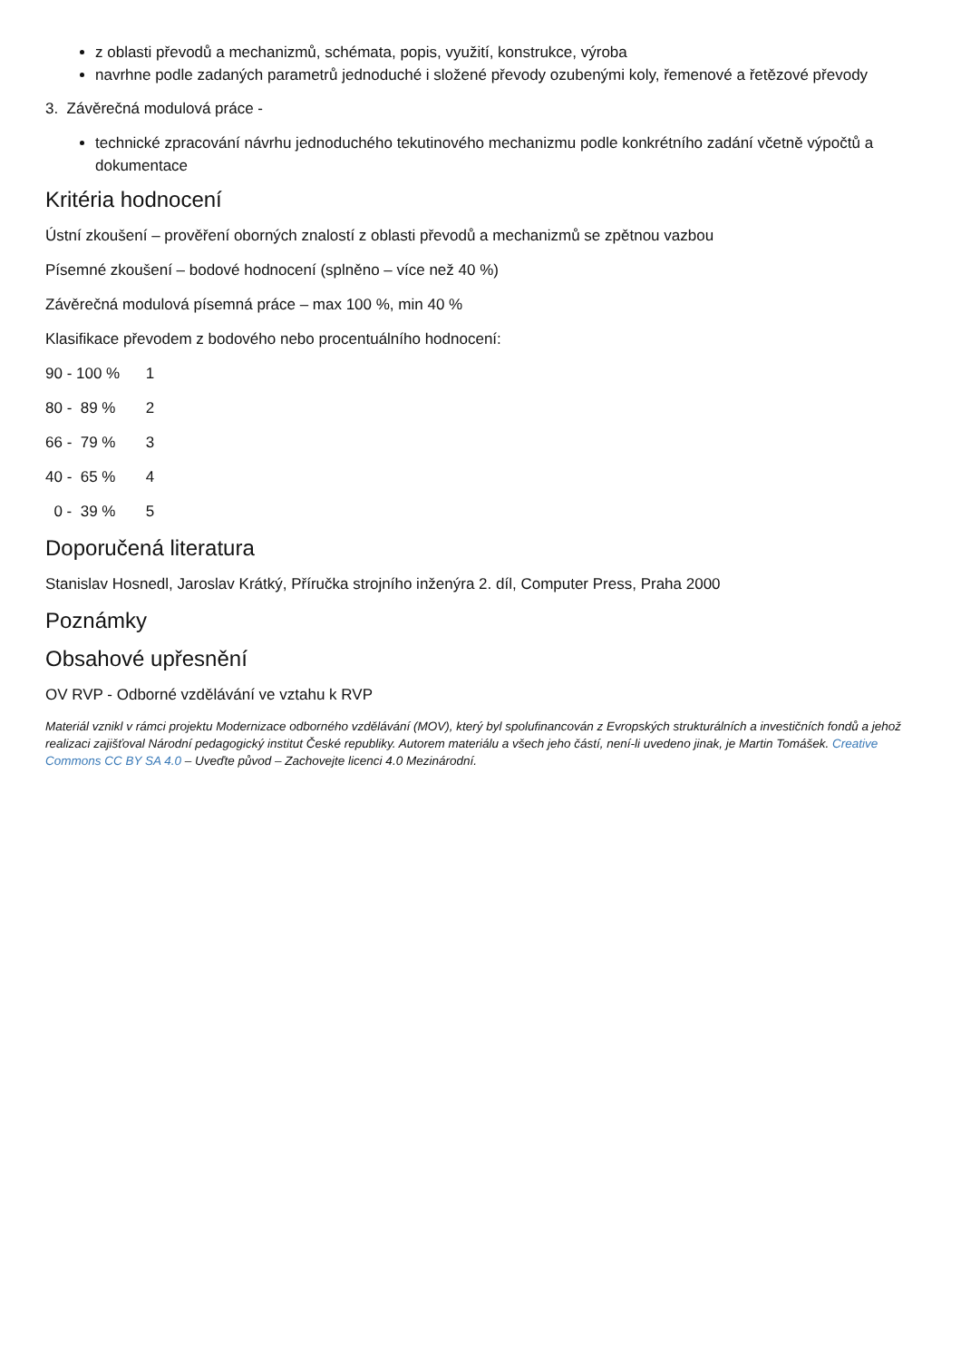z oblasti převodů a mechanizmů, schémata, popis, využití, konstrukce, výroba
navrhne podle zadaných parametrů jednoduché i složené převody ozubenými koly, řemenové a řetězové převody
3. Závěrečná modulová práce -
technické zpracování návrhu jednoduchého tekutinového mechanizmu podle konkrétního zadání včetně výpočtů a dokumentace
Kritéria hodnocení
Ústní zkoušení – prověření oborných znalostí z oblasti převodů a mechanizmů se zpětnou vazbou
Písemné zkoušení – bodové hodnocení (splněno – více než 40 %)
Závěrečná modulová písemná práce – max 100 %, min 40 %
Klasifikace převodem z bodového nebo procentuálního hodnocení:
90 - 100 % 1
80 - 89 % 2
66 - 79 % 3
40 - 65 % 4
0 - 39 % 5
Doporučená literatura
Stanislav Hosnedl, Jaroslav Krátký, Příručka strojního inženýra 2. díl, Computer Press, Praha 2000
Poznámky
Obsahové upřesnění
OV RVP - Odborné vzdělávání ve vztahu k RVP
Materiál vznikl v rámci projektu Modernizace odborného vzdělávání (MOV), který byl spolufinancován z Evropských strukturálních a investičních fondů a jehož realizaci zajišťoval Národní pedagogický institut České republiky. Autorem materiálu a všech jeho částí, není-li uvedeno jinak, je Martin Tomášek. Creative Commons CC BY SA 4.0 – Uveďte původ – Zachovejte licenci 4.0 Mezinárodní.